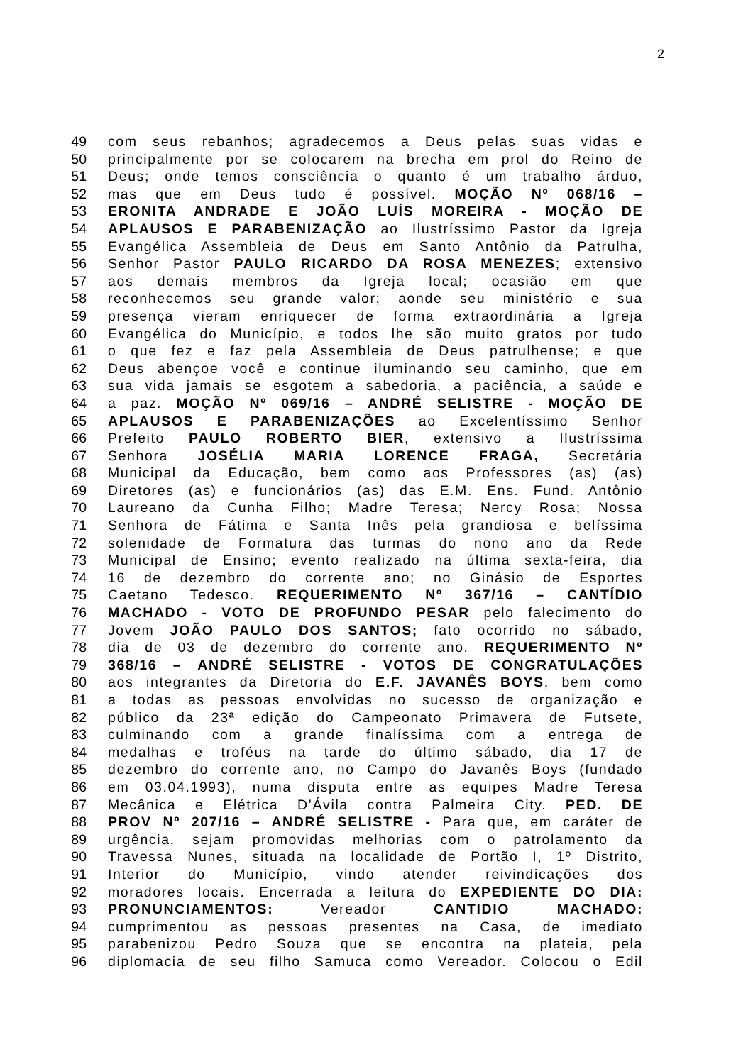2
49 com seus rebanhos; agradecemos a Deus pelas suas vidas e
50 principalmente por se colocarem na brecha em prol do Reino de
51 Deus; onde temos consciência o quanto é um trabalho árduo,
52 mas que em Deus tudo é possível. MOÇÃO Nº 068/16 –
53 ERONITA ANDRADE E JOÃO LUÍS MOREIRA - MOÇÃO DE
54 APLAUSOS E PARABENIZAÇÃO ao Ilustríssimo Pastor da Igreja
55 Evangélica Assembleia de Deus em Santo Antônio da Patrulha,
56 Senhor Pastor PAULO RICARDO DA ROSA MENEZES; extensivo
57 aos demais membros da Igreja local; ocasião em que
58 reconhecemos seu grande valor; aonde seu ministério e sua
59 presença vieram enriquecer de forma extraordinária a Igreja
60 Evangélica do Município, e todos lhe são muito gratos por tudo
61 o que fez e faz pela Assembleia de Deus patrulhense; e que
62 Deus abençoe você e continue iluminando seu caminho, que em
63 sua vida jamais se esgotem a sabedoria, a paciência, a saúde e
64 a paz. MOÇÃO Nº 069/16 – ANDRÉ SELISTRE - MOÇÃO DE
65 APLAUSOS E PARABENIZAÇÕES ao Excelentíssimo Senhor
66 Prefeito PAULO ROBERTO BIER, extensivo a Ilustríssima
67 Senhora JOSÉLIA MARIA LORENCE FRAGA, Secretária
68 Municipal da Educação, bem como aos Professores (as) (as)
69 Diretores (as) e funcionários (as) das E.M. Ens. Fund. Antônio
70 Laureano da Cunha Filho; Madre Teresa; Nercy Rosa; Nossa
71 Senhora de Fátima e Santa Inês pela grandiosa e belíssima
72 solenidade de Formatura das turmas do nono ano da Rede
73 Municipal de Ensino; evento realizado na última sexta-feira, dia
74 16 de dezembro do corrente ano; no Ginásio de Esportes
75 Caetano Tedesco. REQUERIMENTO Nº 367/16 – CANTÍDIO
76 MACHADO - VOTO DE PROFUNDO PESAR pelo falecimento do
77 Jovem JOÃO PAULO DOS SANTOS; fato ocorrido no sábado,
78 dia de 03 de dezembro do corrente ano. REQUERIMENTO Nº
79 368/16 – ANDRÉ SELISTRE - VOTOS DE CONGRATULAÇÕES
80 aos integrantes da Diretoria do E.F. JAVANÊS BOYS, bem como
81 a todas as pessoas envolvidas no sucesso de organização e
82 público da 23ª edição do Campeonato Primavera de Futsete,
83 culminando com a grande finalíssima com a entrega de
84 medalhas e troféus na tarde do último sábado, dia 17 de
85 dezembro do corrente ano, no Campo do Javanês Boys (fundado
86 em 03.04.1993), numa disputa entre as equipes Madre Teresa
87 Mecânica e Elétrica D’Ávila contra Palmeira City. PED. DE
88 PROV Nº 207/16 – ANDRÉ SELISTRE - Para que, em caráter de
89 urgência, sejam promovidas melhorias com o patrolamento da
90 Travessa Nunes, situada na localidade de Portão I, 1º Distrito,
91 Interior do Município, vindo atender reivindicações dos
92 moradores locais. Encerrada a leitura do EXPEDIENTE DO DIA:
93 PRONUNCIAMENTOS: Vereador CANTIDIO MACHADO:
94 cumprimentou as pessoas presentes na Casa, de imediato
95 parabenizou Pedro Souza que se encontra na plateia, pela
96 diplomacia de seu filho Samuca como Vereador. Colocou o Edil